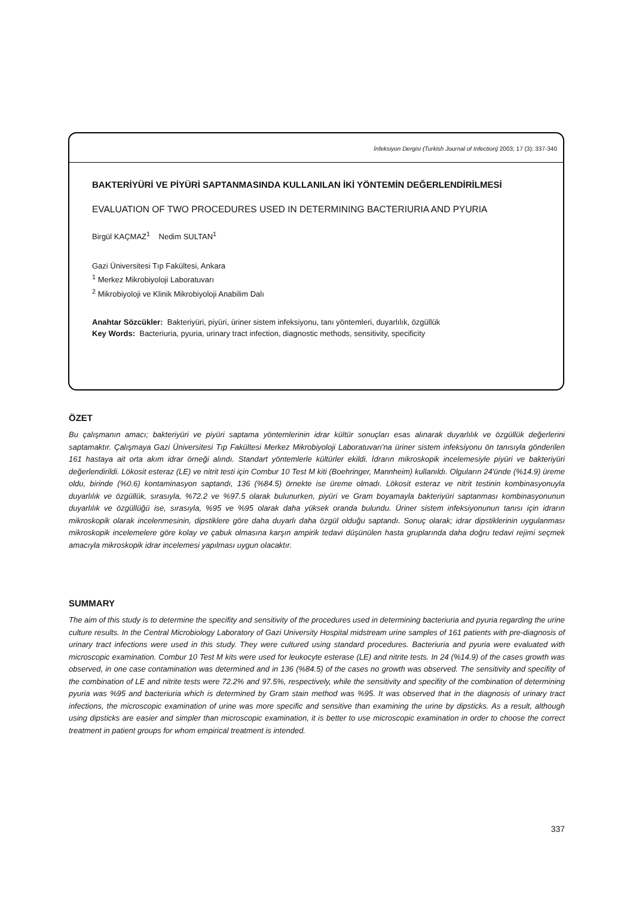İnfeksiyon Dergisi (Turkish Journal of Infection) 2003; 17 (3): 337-340
BAKTERİYÜRİ VE PİYÜRİ SAPTANMASINDA KULLANILAN İKİ YÖNTEMİN DEĞERLENDİRİLMESİ
EVALUATION OF TWO PROCEDURES USED IN DETERMINING BACTERIURIA AND PYURIA
Birgül KAÇMAZ<sup>1</sup> Nedim SULTAN<sup>1</sup>
Gazi Üniversitesi Tıp Fakültesi, Ankara
<sup>1</sup> Merkez Mikrobiyoloji Laboratuvarı
<sup>2</sup> Mikrobiyoloji ve Klinik Mikrobiyoloji Anabilim Dalı
Anahtar Sözcükler: Bakteriyüri, piyüri, üriner sistem infeksiyonu, tanı yöntemleri, duyarlılık, özgüllük
Key Words: Bacteriuria, pyuria, urinary tract infection, diagnostic methods, sensitivity, specificity
ÖZET
Bu çalışmanın amacı; bakteriyüri ve piyüri saptama yöntemlerinin idrar kültür sonuçları esas alınarak duyarlılık ve özgüllük değerlerini saptamaktır. Çalışmaya Gazi Üniversitesi Tıp Fakültesi Merkez Mikrobiyoloji Laboratuvarı'na üriner sistem infeksiyonu ön tanısıyla gönderilen 161 hastaya ait orta akım idrar örneği alındı. Standart yöntemlerle kültürler ekildi. İdrarın mikroskopik incelemesiyle piyüri ve bakteriyüri değerlendirildi. Lökosit esteraz (LE) ve nitrit testi için Combur 10 Test M kiti (Boehringer, Mannheim) kullanıldı. Olguların 24'ünde (%14.9) üreme oldu, birinde (%0.6) kontaminasyon saptandı, 136 (%84.5) örnekte ise üreme olmadı. Lökosit esteraz ve nitrit testinin kombinasyonuyla duyarlılık ve özgüllük, sırasıyla, %72.2 ve %97.5 olarak bulunurken, piyüri ve Gram boyamayla bakteriyüri saptanması kombinasyonunun duyarlılık ve özgüllüğü ise, sırasıyla, %95 ve %95 olarak daha yüksek oranda bulundu. Üriner sistem infeksiyonunun tanısı için idrarın mikroskopik olarak incelenmesinin, dipstiklere göre daha duyarlı daha özgül olduğu saptandı. Sonuç olarak; idrar dipstiklerinin uygulanması mikroskopik incelemelere göre kolay ve çabuk olmasına karşın ampirik tedavi düşünülen hasta gruplarında daha doğru tedavi rejimi seçmek amacıyla mikroskopik idrar incelemesi yapılması uygun olacaktır.
SUMMARY
The aim of this study is to determine the specifity and sensitivity of the procedures used in determining bacteriuria and pyuria regarding the urine culture results. In the Central Microbiology Laboratory of Gazi University Hospital midstream urine samples of 161 patients with pre-diagnosis of urinary tract infections were used in this study. They were cultured using standard procedures. Bacteriuria and pyuria were evaluated with microscopic examination. Combur 10 Test M kits were used for leukocyte esterase (LE) and nitrite tests. In 24 (%14.9) of the cases growth was observed, in one case contamination was determined and in 136 (%84.5) of the cases no growth was observed. The sensitivity and specifity of the combination of LE and nitrite tests were 72.2% and 97.5%, respectively, while the sensitivity and specifity of the combination of determining pyuria was %95 and bacteriuria which is determined by Gram stain method was %95. It was observed that in the diagnosis of urinary tract infections, the microscopic examination of urine was more specific and sensitive than examining the urine by dipsticks. As a result, although using dipsticks are easier and simpler than microscopic examination, it is better to use microscopic examination in order to choose the correct treatment in patient groups for whom empirical treatment is intended.
337